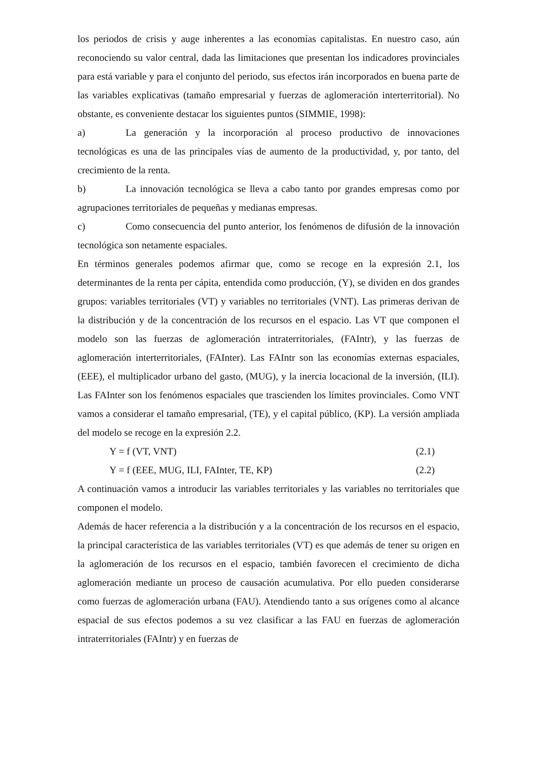los periodos de crisis y auge inherentes a las economías capitalistas. En nuestro caso, aún reconociendo su valor central, dada las limitaciones que presentan los indicadores provinciales para está variable y para el conjunto del periodo, sus efectos irán incorporados en buena parte de las variables explicativas (tamaño empresarial y fuerzas de aglomeración interterritorial). No obstante, es conveniente destacar los siguientes puntos (SIMMIE, 1998):
a) La generación y la incorporación al proceso productivo de innovaciones tecnológicas es una de las principales vías de aumento de la productividad, y, por tanto, del crecimiento de la renta.
b) La innovación tecnológica se lleva a cabo tanto por grandes empresas como por agrupaciones territoriales de pequeñas y medianas empresas.
c) Como consecuencia del punto anterior, los fenómenos de difusión de la innovación tecnológica son netamente espaciales.
En términos generales podemos afirmar que, como se recoge en la expresión 2.1, los determinantes de la renta per cápita, entendida como producción, (Y), se dividen en dos grandes grupos: variables territoriales (VT) y variables no territoriales (VNT). Las primeras derivan de la distribución y de la concentración de los recursos en el espacio. Las VT que componen el modelo son las fuerzas de aglomeración intraterritoriales, (FAIntr), y las fuerzas de aglomeración interterritoriales, (FAInter). Las FAIntr son las economías externas espaciales, (EEE), el multiplicador urbano del gasto, (MUG), y la inercia locacional de la inversión, (ILI). Las FAInter son los fenómenos espaciales que trascienden los límites provinciales. Como VNT vamos a considerar el tamaño empresarial, (TE), y el capital público, (KP). La versión ampliada del modelo se recoge en la expresión 2.2.
Y = f (VT, VNT) (2.1)
Y = f (EEE, MUG, ILI, FAInter, TE, KP) (2.2)
A continuación vamos a introducir las variables territoriales y las variables no territoriales que componen el modelo.
Además de hacer referencia a la distribución y a la concentración de los recursos en el espacio, la principal característica de las variables territoriales (VT) es que además de tener su origen en la aglomeración de los recursos en el espacio, también favorecen el crecimiento de dicha aglomeración mediante un proceso de causación acumulativa. Por ello pueden considerarse como fuerzas de aglomeración urbana (FAU). Atendiendo tanto a sus orígenes como al alcance espacial de sus efectos podemos a su vez clasificar a las FAU en fuerzas de aglomeración intraterritoriales (FAIntr) y en fuerzas de